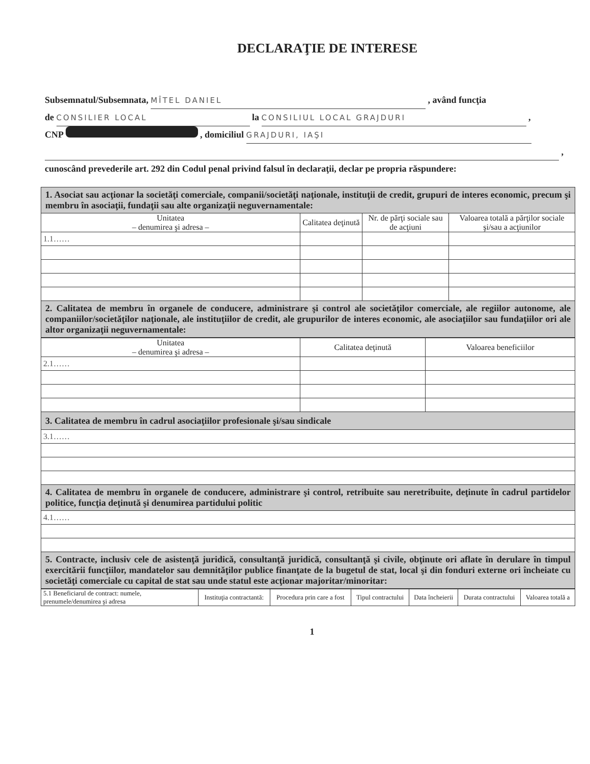DECLARAŢIE DE INTERESE
Subsemnatul/Subsemnata, MÎTEL DANIEL , având funcţia
de CONSILIER LOCAL la CONSILIUL LOCAL GRAJDURI ,
CNP , domiciliul GRAJDURI, IAŞI
,
cunoscând prevederile art. 292 din Codul penal privind falsul în declaraţii, declar pe propria răspundere:
| 1. Asociat sau acţionar la societăţi comerciale, companii/societăţi naţionale, instituţii de credit, grupuri de interes economic, precum şi membru în asociaţii, fundaţii sau alte organizaţii neguvernamentale: | | | |
| Unitatea – denumirea şi adresa – | Calitatea deţinută | Nr. de părţi sociale sau de acţiuni | Valoarea totală a părţilor sociale şi/sau a acţiunilor |
| 1.1…… | | | |
| 2. Calitatea de membru în organele de conducere, administrare şi control ale societăţilor comerciale, ale regiilor autonome, ale companiilor/societăţilor naţionale, ale instituţiilor de credit, ale grupurilor de interes economic, ale asociaţiilor sau fundaţiilor ori ale altor organizaţii neguvernamentale: | | | |
| Unitatea – denumirea şi adresa – | Calitatea deţinută | Valoarea beneficiilor |
| --- | --- | --- |
| 2.1…… | | |
| 3. Calitatea de membru în cadrul asociaţiilor profesionale şi/sau sindicale | | |
| 3.1…… | | |
| 4. Calitatea de membru în organele de conducere, administrare şi control, retribuite sau neretribuite, deţinute în cadrul partidelor politice, funcţia deţinută şi denumirea partidului politic | | |
| 4.1…… | | |
| 5. Contracte, inclusiv cele de asistenţă juridică, consultanţă juridică, consultanţă şi civile, obţinute ori aflate în derulare în timpul exercitării funcţiilor, mandatelor sau demnităţilor publice finanţate de la bugetul de stat, local şi din fonduri externe ori încheiate cu societăţi comerciale cu capital de stat sau unde statul este acţionar majoritar/minoritar: | | |
| 5.1 Beneficiarul de contract: numele, prenumele/denumirea şi adresa | Instituţia contractantă: | Procedura prin care a fost | Tipul contractului | Data încheierii | Durata contractului | Valoarea totală a |
| --- | --- | --- | --- | --- | --- | --- |
1